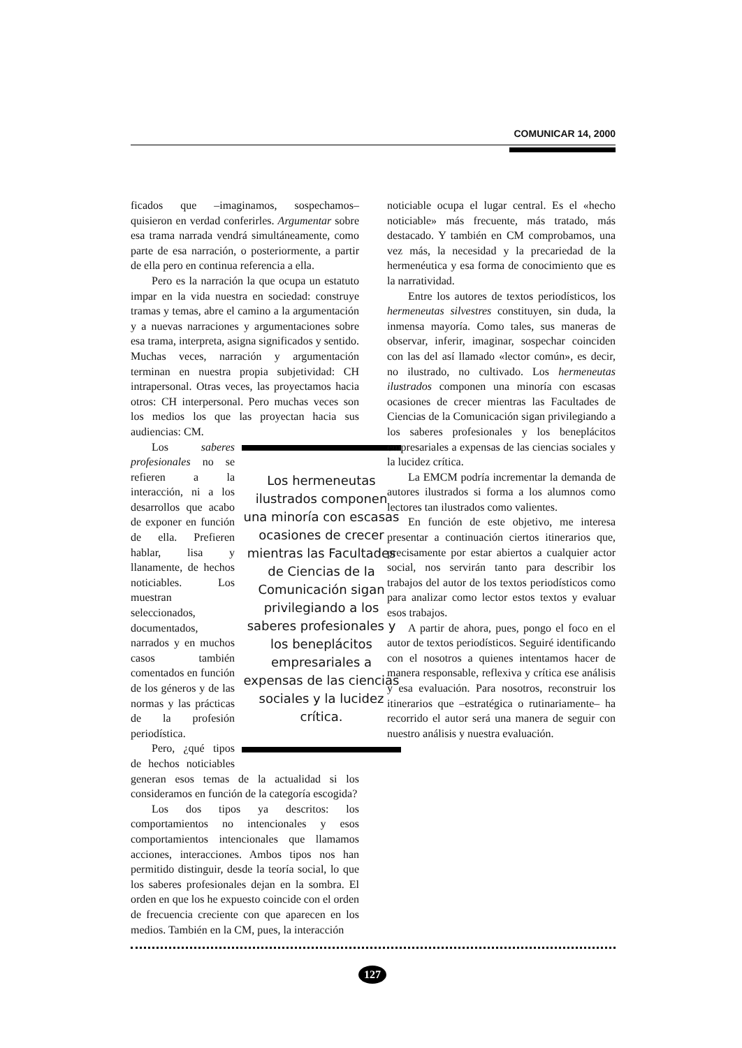COMUNICAR 14, 2000
ficados que –imaginamos, sospechamos– quisieron en verdad conferirles. Argumentar sobre esa trama narrada vendrá simultáneamente, como parte de esa narración, o posteriormente, a partir de ella pero en continua referencia a ella.
Pero es la narración la que ocupa un estatuto impar en la vida nuestra en sociedad: construye tramas y temas, abre el camino a la argumentación y a nuevas narraciones y argumentaciones sobre esa trama, interpreta, asigna significados y sentido. Muchas veces, narración y argumentación terminan en nuestra propia subjetividad: CH intrapersonal. Otras veces, las proyectamos hacia otros: CH interpersonal. Pero muchas veces son los medios los que las proyectan hacia sus audiencias: CM.
Los hermeneutas ilustrados componen una minoría con escasas ocasiones de crecer mientras las Facultades de Ciencias de la Comunicación sigan privilegiando a los saberes profesionales y los beneplácitos empresariales a expensas de las ciencias sociales y la lucidez crítica.
Los saberes profesionales no se refieren a la interacción, ni a los desarrollos que acabo de exponer en función de ella. Prefieren hablar, lisa y llanamente, de hechos noticiables. Los muestran seleccionados, documentados, narrados y en muchos casos también comentados en función de los géneros y de las normas y las prácticas de la profesión periodística.
Pero, ¿qué tipos de hechos noticiables generan esos temas de la actualidad si los consideramos en función de la categoría escogida?
Los dos tipos ya descritos: los comportamientos no intencionales y esos comportamientos intencionales que llamamos acciones, interacciones. Ambos tipos nos han permitido distinguir, desde la teoría social, lo que los saberes profesionales dejan en la sombra. El orden en que los he expuesto coincide con el orden de frecuencia creciente con que aparecen en los medios. También en la CM, pues, la interacción
noticiable ocupa el lugar central. Es el «hecho noticiable» más frecuente, más tratado, más destacado. Y también en CM comprobamos, una vez más, la necesidad y la precariedad de la hermenéutica y esa forma de conocimiento que es la narratividad.
Entre los autores de textos periodísticos, los hermeneutas silvestres constituyen, sin duda, la inmensa mayoría. Como tales, sus maneras de observar, inferir, imaginar, sospechar coinciden con las del así llamado «lector común», es decir, no ilustrado, no cultivado. Los hermeneutas ilustrados componen una minoría con escasas ocasiones de crecer mientras las Facultades de Ciencias de la Comunicación sigan privilegiando a los saberes profesionales y los beneplácitos empresariales a expensas de las ciencias sociales y la lucidez crítica.
La EMCM podría incrementar la demanda de autores ilustrados si forma a los alumnos como lectores tan ilustrados como valientes.
En función de este objetivo, me interesa presentar a continuación ciertos itinerarios que, precisamente por estar abiertos a cualquier actor social, nos servirán tanto para describir los trabajos del autor de los textos periodísticos como para analizar como lector estos textos y evaluar esos trabajos.
A partir de ahora, pues, pongo el foco en el autor de textos periodísticos. Seguiré identificando con el nosotros a quienes intentamos hacer de manera responsable, reflexiva y crítica ese análisis y esa evaluación. Para nosotros, reconstruir los itinerarios que –estratégica o rutinariamente– ha recorrido el autor será una manera de seguir con nuestro análisis y nuestra evaluación.
127